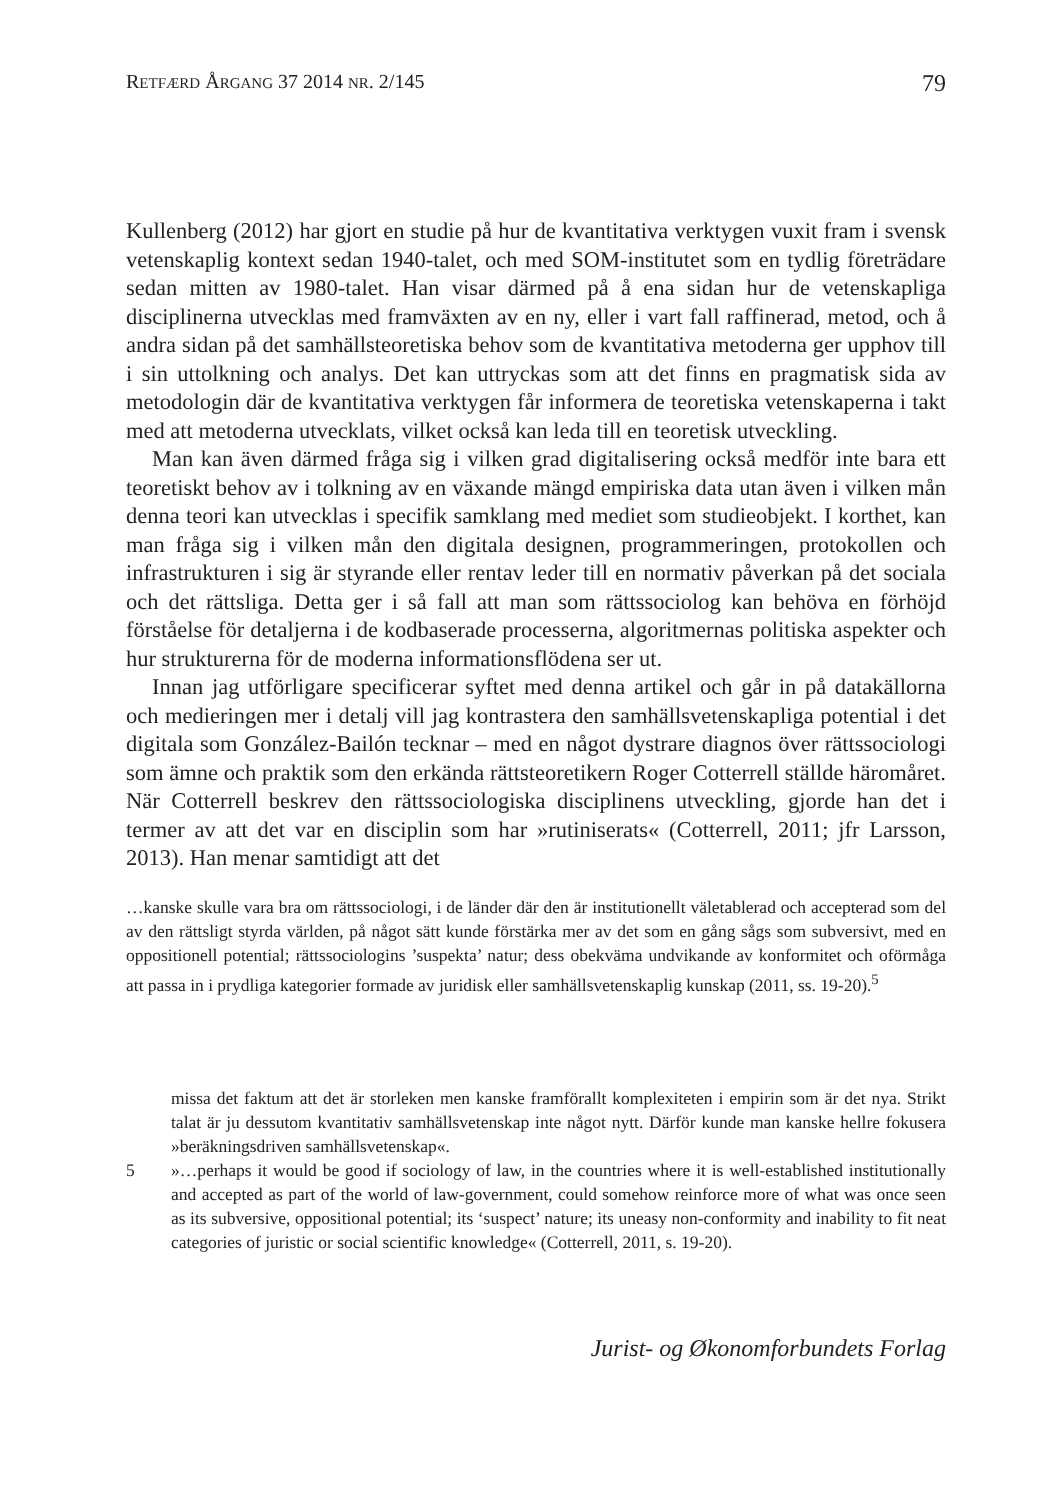RETFÆRD ÅRGANG 37 2014 NR. 2/145 79
Kullenberg (2012) har gjort en studie på hur de kvantitativa verktygen vuxit fram i svensk vetenskaplig kontext sedan 1940-talet, och med SOM-institutet som en tydlig företrädare sedan mitten av 1980-talet. Han visar därmed på å ena sidan hur de vetenskapliga disciplinerna utvecklas med framväxten av en ny, eller i vart fall raffinerad, metod, och å andra sidan på det samhällsteoretiska behov som de kvantitativa metoderna ger upphov till i sin uttolkning och analys. Det kan uttryckas som att det finns en pragmatisk sida av metodologin där de kvantitativa verktygen får informera de teoretiska vetenskaperna i takt med att metoderna utvecklats, vilket också kan leda till en teoretisk utveckling.
Man kan även därmed fråga sig i vilken grad digitalisering också medför inte bara ett teoretiskt behov av i tolkning av en växande mängd empiriska data utan även i vilken mån denna teori kan utvecklas i specifik samklang med mediet som studieobjekt. I korthet, kan man fråga sig i vilken mån den digitala designen, programmeringen, protokollen och infrastrukturen i sig är styrande eller rentav leder till en normativ påverkan på det sociala och det rättsliga. Detta ger i så fall att man som rättssociolog kan behöva en förhöjd förståelse för detaljerna i de kodbaserade processerna, algoritmernas politiska aspekter och hur strukturerna för de moderna informationsflödena ser ut.
Innan jag utförligare specificerar syftet med denna artikel och går in på datakällorna och medieringen mer i detalj vill jag kontrastera den samhällsvetenskapliga potential i det digitala som González-Bailón tecknar – med en något dystrare diagnos över rättssociologi som ämne och praktik som den erkända rättsteoretikern Roger Cotterrell ställde häromåret. När Cotterrell beskrev den rättssociologiska disciplinens utveckling, gjorde han det i termer av att det var en disciplin som har »rutiniserats« (Cotterrell, 2011; jfr Larsson, 2013). Han menar samtidigt att det
…kanske skulle vara bra om rättssociologi, i de länder där den är institutionellt väletablerad och accepterad som del av den rättsligt styrda världen, på något sätt kunde förstärka mer av det som en gång sågs som subversivt, med en oppositionell potential; rättssociologins ’suspekta’ natur; dess obekväma undvikande av konformitet och oförmåga att passa in i prydliga kategorier formade av juridisk eller samhällsvetenskaplig kunskap (2011, ss. 19-20).<sup>5</sup>
missa det faktum att det är storleken men kanske framförallt komplexiteten i empirin som är det nya. Strikt talat är ju dessutom kvantitativ samhällsvetenskap inte något nytt. Därför kunde man kanske hellre fokusera »beräkningsdriven samhällsvetenskap«.
5 »…perhaps it would be good if sociology of law, in the countries where it is well-established institutionally and accepted as part of the world of law-government, could somehow reinforce more of what was once seen as its subversive, oppositional potential; its ‘suspect’ nature; its uneasy non-conformity and inability to fit neat categories of juristic or social scientific knowledge« (Cotterrell, 2011, s. 19-20).
Jurist- og Økonomforbundets Forlag